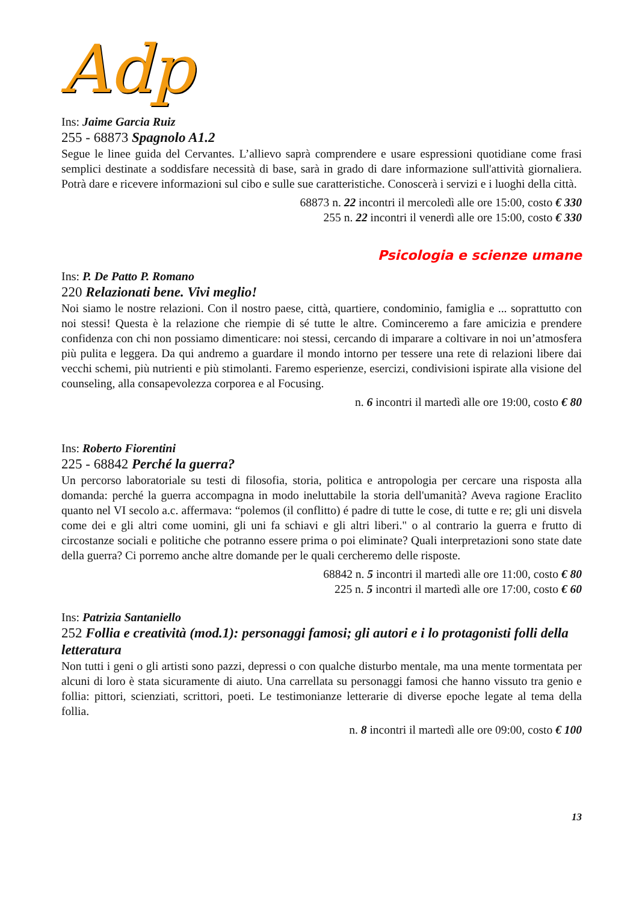Adp
Ins: Jaime Garcia Ruiz
255 - 68873 Spagnolo A1.2
Segue le linee guida del Cervantes. L’allievo saprà comprendere e usare espressioni quotidiane come frasi semplici destinate a soddisfare necessità di base, sarà in grado di dare informazione sull'attività giornaliera. Potrà dare e ricevere informazioni sul cibo e sulle sue caratteristiche. Conoscerà i servizi e i luoghi della città.
68873 n. 22 incontri il mercoledì alle ore 15:00, costo € 330
255 n. 22 incontri il venerdì alle ore 15:00, costo € 330
Psicologia e scienze umane
Ins: P. De Patto P. Romano
220 Relazionati bene. Vivi meglio!
Noi siamo le nostre relazioni. Con il nostro paese, città, quartiere, condominio, famiglia e ... soprattutto con noi stessi! Questa è la relazione che riempie di sé tutte le altre. Cominceremo a fare amicizia e prendere confidenza con chi non possiamo dimenticare: noi stessi, cercando di imparare a coltivare in noi un’atmosfera più pulita e leggera. Da qui andremo a guardare il mondo intorno per tessere una rete di relazioni libere dai vecchi schemi, più nutrienti e più stimolanti. Faremo esperienze, esercizi, condivisioni ispirate alla visione del counseling, alla consapevolezza corporea e al Focusing.
n. 6 incontri il martedì alle ore 19:00, costo € 80
Ins: Roberto Fiorentini
225 - 68842 Perché la guerra?
Un percorso laboratoriale su testi di filosofia, storia, politica e antropologia per cercare una risposta alla domanda: perché la guerra accompagna in modo ineluttabile la storia dell'umanità? Aveva ragione Eraclito quanto nel VI secolo a.c. affermava: “polemos (il conflitto) é padre di tutte le cose, di tutte e re; gli uni disvela come dei e gli altri come uomini, gli uni fa schiavi e gli altri liberi." o al contrario la guerra e frutto di circostanze sociali e politiche che potranno essere prima o poi eliminate? Quali interpretazioni sono state date della guerra? Ci porremo anche altre domande per le quali cercheremo delle risposte.
68842 n. 5 incontri il martedì alle ore 11:00, costo € 80
225 n. 5 incontri il martedì alle ore 17:00, costo € 60
Ins: Patrizia Santaniello
252 Follia e creatività (mod.1): personaggi famosi; gli autori e i lo protagonisti folli della letteratura
Non tutti i geni o gli artisti sono pazzi, depressi o con qualche disturbo mentale, ma una mente tormentata per alcuni di loro è stata sicuramente di aiuto. Una carrellata su personaggi famosi che hanno vissuto tra genio e follia: pittori, scienziati, scrittori, poeti. Le testimonianze letterarie di diverse epoche legate al tema della follia.
n. 8 incontri il martedì alle ore 09:00, costo € 100
13